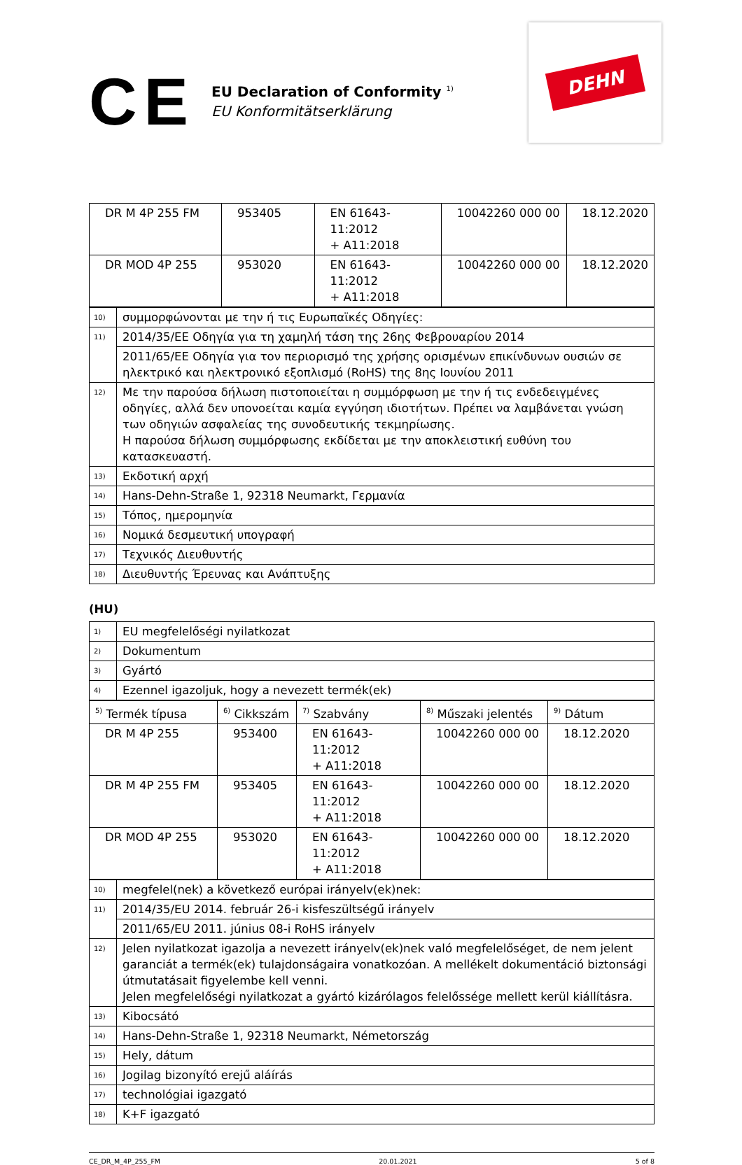CE
EU Declaration of Conformity <sup>1)</sup>
EU Konformitätserklärung
DEHN
| DR M 4P 255 FM | 953405 | EN 61643-11:2012 + A11:2018 | 10042260 000 00 | 18.12.2020 |
| DR MOD 4P 255 | 953020 | EN 61643-11:2012 + A11:2018 | 10042260 000 00 | 18.12.2020 |
| 10) | συμμορφώνονται με την ή τις Ευρωπαϊκές Οδηγίες: |
| 11) | 2014/35/ΕΕ Οδηγία για τη χαμηλή τάση της 26ης Φεβρουαρίου 2014 |
| | 2011/65/ΕΕ Οδηγία για τον περιορισμό της χρήσης ορισμένων επικίνδυνων ουσιών σε ηλεκτρικό και ηλεκτρονικό εξοπλισμό (RoHS) της 8ης Ιουνίου 2011 |
| 12) | Με την παρούσα δήλωση πιστοποιείται η συμμόρφωση με την ή τις ενδεδειγμένες οδηγίες, αλλά δεν υπονοείται καμία εγγύηση ιδιοτήτων. Πρέπει να λαμβάνεται γνώση των οδηγιών ασφαλείας της συνοδευτικής τεκμηρίωσης. Η παρούσα δήλωση συμμόρφωσης εκδίδεται με την αποκλειστική ευθύνη του κατασκευαστή. |
| 13) | Εκδοτική αρχή |
| 14) | Hans-Dehn-Straße 1, 92318 Neumarkt, Γερμανία |
| 15) | Τόπος, ημερομηνία |
| 16) | Νομικά δεσμευτική υπογραφή |
| 17) | Τεχνικός Διευθυντής |
| 18) | Διευθυντής Έρευνας και Ανάπτυξης |
(HU)
| 1) | EU megfelelőségi nyilatkozat |
| 2) | Dokumentum |
| 3) | Gyártó |
| 4) | Ezennel igazoljuk, hogy a nevezett termék(ek) |
| <sup>5)</sup> Termék típusa | <sup>6)</sup> Cikkszám | <sup>7)</sup> Szabvány | <sup>8)</sup> Műszaki jelentés | <sup>9)</sup> Dátum |
| DR M 4P 255 | 953400 | EN 61643-11:2012 + A11:2018 | 10042260 000 00 | 18.12.2020 |
| DR M 4P 255 FM | 953405 | EN 61643-11:2012 + A11:2018 | 10042260 000 00 | 18.12.2020 |
| DR MOD 4P 255 | 953020 | EN 61643-11:2012 + A11:2018 | 10042260 000 00 | 18.12.2020 |
| 10) | megfelel(nek) a következő európai irányelv(ek)nek: |
| 11) | 2014/35/EU 2014. február 26-i kisfeszültségű irányelv |
| | 2011/65/EU 2011. június 08-i RoHS irányelv |
| 12) | Jelen nyilatkozat igazolja a nevezett irányelv(ek)nek való megfelelőséget, de nem jelent garanciát a termék(ek) tulajdonságaira vonatkozóan. A mellékelt dokumentáció biztonsági útmutatásait figyelembe kell venni. Jelen megfelelőségi nyilatkozat a gyártó kizárólagos felelőssége mellett kerül kiállításra. |
| 13) | Kibocsátó |
| 14) | Hans-Dehn-Straße 1, 92318 Neumarkt, Németország |
| 15) | Hely, dátum |
| 16) | Jogilag bizonyító erejű aláírás |
| 17) | technológiai igazgató |
| 18) | K+F igazgató |
CE_DR_M_4P_255_FM 20.01.2021 5 of 8